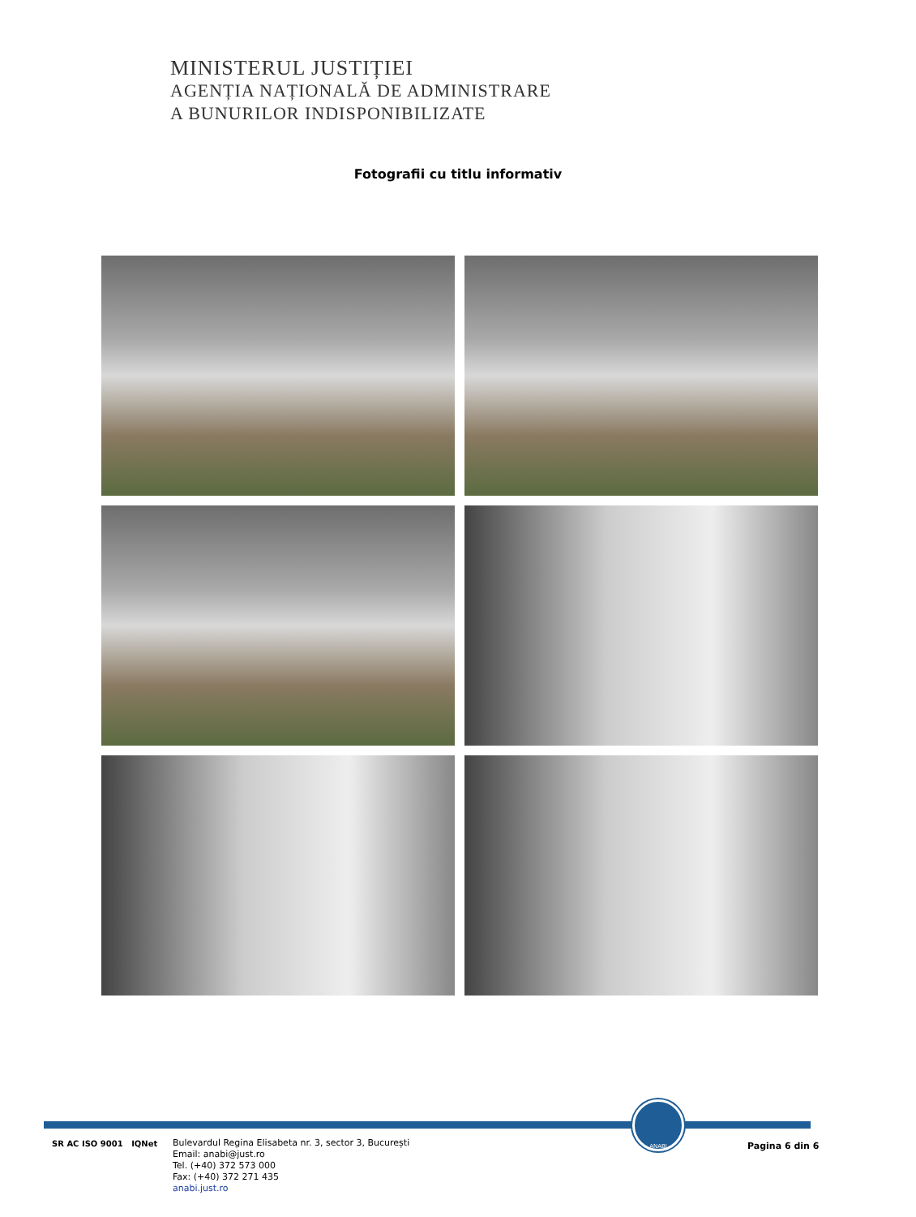MINISTERUL JUSTIȚIEI
AGENȚIA NAȚIONALĂ DE ADMINISTRARE
A BUNURILOR INDISPONIBILIZATE
Fotografii cu titlu informativ
ANABI
SR AC ISO 9001 IQNet
Bulevardul Regina Elisabeta nr. 3, sector 3, București
Email: anabi@just.ro
Tel. (+40) 372 573 000
Fax: (+40) 372 271 435
anabi.just.ro
Pagina 6 din 6